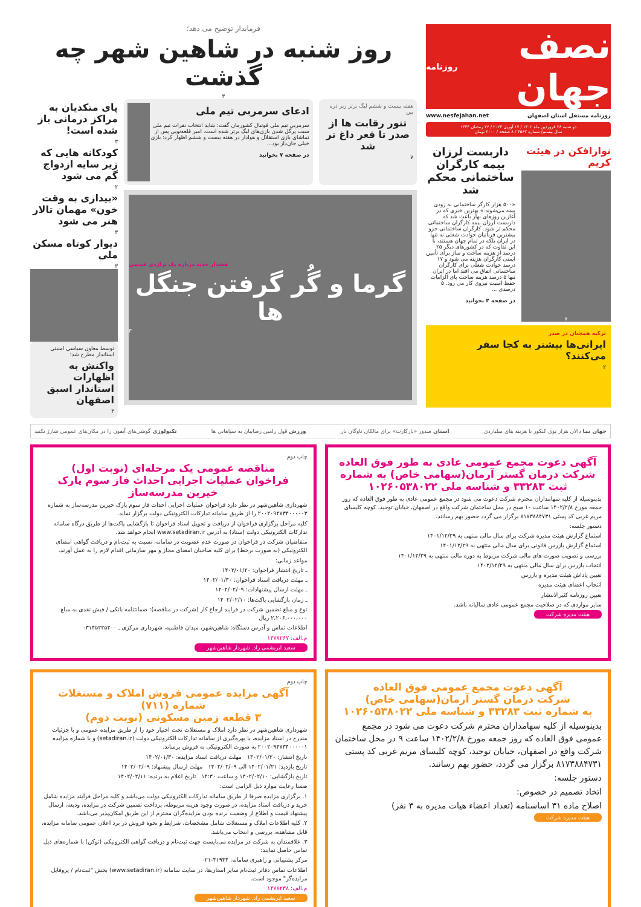نصف جهان روزنامه
روزنامه مستقل استان اصفهان www.nesfejahan.net
دو شنبه ۲۸ فروردین ماه ۱۴۰۲ / ۱۷ آوریل ۲۰۲۳ / ۲۶ رمضان ۱۴۴۴
سال بیستم/ شماره ۴۵۶۲ / ۸ صفحه / ۲۰۰۰ تومان
نوارافکن در هیئت کریم
۷
داربست لرزان بیمه کارگران ساختمانی محکم شد
«۵۰۰ هزار کارگر ساختمانی به زودی بیمه می‌شوند.» بهترین خبری که در آغازین روزهای بهار باعث شد که داربست لرزان بیمه کارگران ساختمانی محکم تر شود. کارگران ساختمانی جزو بیشترین قربانیان حوادث شغلی نه تنها در ایران بلکه در تمام جهان هستند، با این تفاوت که در کشورهای دیگر ۲۵ درصد از هزینه ساخت و ساز برای تأمین ایمنی کارگران هزینه می شود و ۱۷ درصد حوادث شغلی برای کارگران ساختمانی اتفاق می افتد اما در ایران تنها ۵ درصد هزینه ساخت پای الزامات حفظ امنیت نیروی کار می رود. ۵ درصدی ...
در صفحه ۲ بخوانید
ترکیه همچنان در صدر
ایرانی‌ها بیشتر به کجا سفر می‌کنند؟
۲
فرماندار توضیح می دهد؛
روز شنبه در شاهین شهر چه گذشت
۳
هفته بیست و ششم لیگ برتر زیر ذره بین
تنور رقابت ها از صدر تا قعر داغ تر شد
۷
ادعای سرمربی تیم ملی
سرمربی تیم ملی فوتبال کشورمان گفت: شاید انتخاب نفرات تیم ملی سبب پرگل شدن بازی‌های لیگ برتر شده است. امیر قلعه‌نویی پس از تماشای بازی استقلال و هوادار در هفته بیست و ششم اظهار کرد: بازی خیلی جان‌دار بود...
در صفحه ۷ بخوانید
هشدار جدید درباره یک تراژدی قدیمی
گرما و گُر گرفتن جنگل ها
۳
پای متکدیان به مراکز درمانی باز شده است!
۳
کودکانه هایی که زیر سایه ازدواج گم می شود
۲
«بیداری به وقت خون» مهمان تالار هنر می شود
۳
دیوار کوتاه مسکن ملی
۳
توسط معاون سیاسی امنیتی استاندار مطرح شد؛
واکنش به اظهارات استاندار اسبق اصفهان
۳
جهان نما دالان هزار توی کنکور با هزینه های میلیاردی استان صدور «بارکارت» برای مالکان ناوگان بار ورزش قول رامین رضاییان به سپاهانی ها تکنولوژی گوشی‌های آیفون را در مکان‌های عمومی شارژ نکنید
آگهی دعوت مجمع عمومی عادی به طور فوق العاده شرکت درمان گستر آرمان(سهامی خاص) به شماره ثبت ۳۳۲۸۳ و شناسه ملی ۱۰۲۶۰۵۳۸۰۲۲
بدینوسیله از کلیه سهامداران محترم شرکت دعوت می شود در مجمع عمومی عادی به طور فوق العاده که روز جمعه مورخ ۱۴۰۲/۲/۸ ساعت ۱۰ صبح در محل ساختمان شرکت واقع در اصفهان، خیابان توحید، کوچه کلیسای مریم غربی کد پستی ۸۱۷۳۸۸۴۷۳۱ برگزار می گردد حضور بهم رسانند.
دستور جلسه:
استماع گزارش هیئت مدیره شرکت برای سال مالی منتهی به ۱۴۰۱/۱۲/۲۹
استماع گزارش بازرس قانونی برای سال مالی منتهی به ۱۴۰۱/۱۲/۲۹
بررسی و تصویب صورت های مالی شرکت مربوط به دوره مالی منتهی به ۱۴۰۱/۱۲/۲۹
انتخاب بازرس برای سال مالی منتهی به ۱۴۰۲/۱۲/۲۹
تعیین پاداش هیئت مدیره و بازرس
انتخاب اعضای هیئت مدیره
تعیین روزنامه کثیرالانتشار
سایر مواردی که در صلاحیت مجمع عمومی عادی سالیانه باشد.
هیئت مدیره شرکت
چاپ دوم
مناقصه عمومی یک مرحله‌ای (نوبت اول)
فراخوان عملیات اجرایی احداث فاز سوم پارک خیرین مدرسه‌ساز
شهرداری شاهین‌شهر در نظر دارد فراخوان عملیات اجرایی احداث فاز سوم پارک خیرین مدرسه‌ساز به شماره ۲۰۰۲۰۹۴۷۳۴۰۰۰۰۰۳ را از طریق سامانه تدارکات الکترونیکی دولت برگزار نماید.
کلیه مراحل برگزاری فراخوان از دریافت و تحویل اسناد فراخوان تا بازگشایی پاکت‌ها از طریق درگاه سامانه تدارکات الکترونیکی دولت (ستاد) به آدرس www.setadiran.ir انجام خواهد شد.
متقاضیان شرکت در فراخوان در صورت عدم عضویت در سامانه، نسبت به ثبت‌نام و دریافت گواهی امضای الکترونیکی (به صورت برخط) برای کلیه صاحبان امضای مجاز و مهر سازمانی اقدام لازم را به عمل آورند.
مواعد زمانی:
ـ تاریخ انتشار فراخوان: ۱۴۰۲/۰۱/۲۰
ـ مهلت دریافت اسناد فراخوان: ۱۴۰۲/۰۱/۳۰
ـ مهلت ارسال پیشنهادات: ۱۴۰۲/۰۲/۰۹
ـ زمان بازگشایی پاکت‌ها: ۱۴۰۲/۰۲/۱۰
نوع و مبلغ تضمین شرکت در فرایند ارجاع کار (شرکت در مناقصه): ضمانتنامه بانکی / فیش نقدی به مبلغ ۲،۲۰۶،۰۰۰،۰۰۰ ریال
اطلاعات تماس و آدرس دستگاه: شاهین‌شهر، میدان فاطمیه، شهرداری مرکزی ـ ۰۳۱۴۵۲۲۵۲۰۰
م.الف: ۱۴۷۸۲۶۷
سعید ابریشمی راد. شهردار شاهین‌شهر
آگهی دعوت مجمع عمومی فوق العاده
شرکت درمان گستر آرمان(سهامی خاص)
به شماره ثبت ۳۳۲۸۳ و شناسه ملی ۱۰۲۶۰۵۳۸۰۲۲
بدینوسیله از کلیه سهامداران محترم شرکت دعوت می شود در مجمع عمومی فوق العاده که روز جمعه مورخ ۱۴۰۲/۲/۸ ساعت ۹ در محل ساختمان شرکت واقع در اصفهان، خیابان توحید، کوچه کلیسای مریم غربی کد پستی ۸۱۷۳۸۸۴۷۳۱ برگزار می گردد، حضور بهم رسانند.
دستور جلسه:
اتخاذ تصمیم در خصوص:
اصلاح ماده ۳۱ اساسنامه (تعداد اعضاء هیات مدیره به ۳ نفر)
هیئت مدیره شرکت
چاپ دوم
آگهی مزایده عمومی فروش املاک و مستغلات شماره (۷۱۱)
۳ قطعه زمین مسکونی (نوبت دوم)
شهرداری شاهین‌شهر در نظر دارد املاک و مستغلات تحت اختیار خود را از طریق مزایده عمومی و با جزئیات مندرج در اسناد مزایده، با بهره‌گیری از سامانه تدارکات الکترونیکی دولت (setadiran.ir) و با شماره مزایده ۲۰۰۲۰۹۴۷۳۴۰۰۰۰۰۱ به صورت الکترونیکی به فروش برساند.
تاریخ انتشار: ۱۴۰۲/۰۱/۲۰ مهلت دریافت اسناد مزایده: ۱۴۰۲/۰۱/۳۰
تاریخ بازدید: ۱۴۰۲/۰۱/۲۱ الی ۱۴۰۲/۰۲/۰۹ مهلت ارسال پیشنهاد: ۱۴۰۲/۰۲/۰۹
تاریخ بازگشایی: ۱۴۰۲/۰۲/۱۰ و ساعت ۱۴:۳۰ تاریخ اعلام به برنده: ۱۴۰۲/۰۲/۱۱
ضمنا رعایت موارد ذیل الزامی است:
۱. برگزاری مزایده صرفا از طریق سامانه تدارکات الکترونیکی دولت می‌باشد و کلیه مراحل فرآیند مزایده شامل خرید و دریافت اسناد مزایده، در صورت وجود هزینه مربوطه، پرداخت تضمین شرکت در مزایده، ودیعه، ارسال پیشنهاد قیمت و اطلاع از وضعیت برنده بودن مزایده‌گران محترم از این طریق امکان‌پذیر می‌باشد.
۲. کلیه اطلاعات املاک و مستغلات شامل مشخصات، شرایط و نحوه فروش در برد اعلان عمومی سامانه مزایده، قابل مشاهده، بررسی و انتخاب می‌باشد.
۳. علاقمندان به شرکت در مزایده می‌بایست جهت ثبت‌نام و دریافت گواهی الکترونیکی (توکن) با شماره‌های ذیل تماس حاصل نمایند:
مرکز پشتیبانی و راهبری سامانه: ۴۱۹۳۴-۰۲۱
اطلاعات تماس دفاتر ثبت‌نام سایر استان‌ها، در سایت سامانه (www.setadiran.ir) بخش "ثبت‌نام / پروفایل مزایده‌گر" موجود است.
م.الف: ۱۴۷۸۲۳۸
سعید ابریشمی راد. شهردار شاهین‌شهر